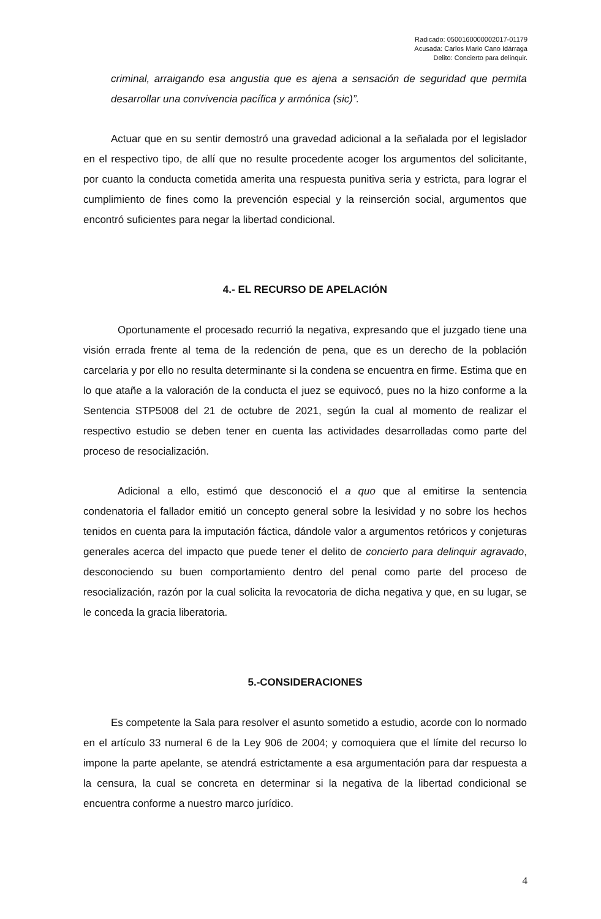Radicado: 0500160000002017-01179
Acusada: Carlos Mario Cano Idárraga
Delito: Concierto para delinquir.
criminal, arraigando esa angustia que es ajena a sensación de seguridad que permita desarrollar una convivencia pacífica y armónica (sic)”.
Actuar que en su sentir demostró una gravedad adicional a la señalada por el legislador en el respectivo tipo, de allí que no resulte procedente acoger los argumentos del solicitante, por cuanto la conducta cometida amerita una respuesta punitiva seria y estricta, para lograr el cumplimiento de fines como la prevención especial y la reinserción social, argumentos que encontró suficientes para negar la libertad condicional.
4.- EL RECURSO DE APELACIÓN
Oportunamente el procesado recurrió la negativa, expresando que el juzgado tiene una visión errada frente al tema de la redención de pena, que es un derecho de la población carcelaria y por ello no resulta determinante si la condena se encuentra en firme. Estima que en lo que atañe a la valoración de la conducta el juez se equivocó, pues no la hizo conforme a la Sentencia STP5008 del 21 de octubre de 2021, según la cual al momento de realizar el respectivo estudio se deben tener en cuenta las actividades desarrolladas como parte del proceso de resocialización.
Adicional a ello, estimó que desconoció el a quo que al emitirse la sentencia condenatoria el fallador emitió un concepto general sobre la lesividad y no sobre los hechos tenidos en cuenta para la imputación fáctica, dándole valor a argumentos retóricos y conjeturas generales acerca del impacto que puede tener el delito de concierto para delinquir agravado, desconociendo su buen comportamiento dentro del penal como parte del proceso de resocialización, razón por la cual solicita la revocatoria de dicha negativa y que, en su lugar, se le conceda la gracia liberatoria.
5.-CONSIDERACIONES
Es competente la Sala para resolver el asunto sometido a estudio, acorde con lo normado en el artículo 33 numeral 6 de la Ley 906 de 2004; y comoquiera que el límite del recurso lo impone la parte apelante, se atendrá estrictamente a esa argumentación para dar respuesta a la censura, la cual se concreta en determinar si la negativa de la libertad condicional se encuentra conforme a nuestro marco jurídico.
4